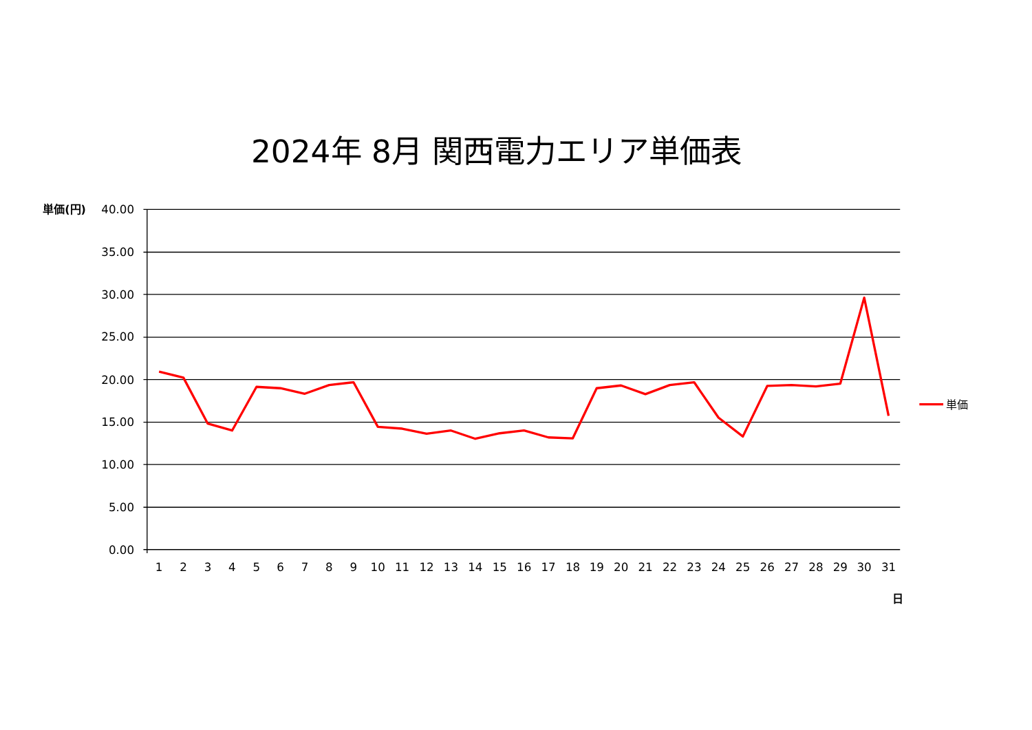2024年 8月 関西電力エリア単価表
単価(円)
40.00
35.00
30.00
25.00
20.00
15.00
10.00
5.00
0.00
1
2
3
4
5
6
7
8
9
10
11
12
13
14
15
16
17
18
19
20
21
22
23
24
25
26
27
28
29
30
31
日
単価